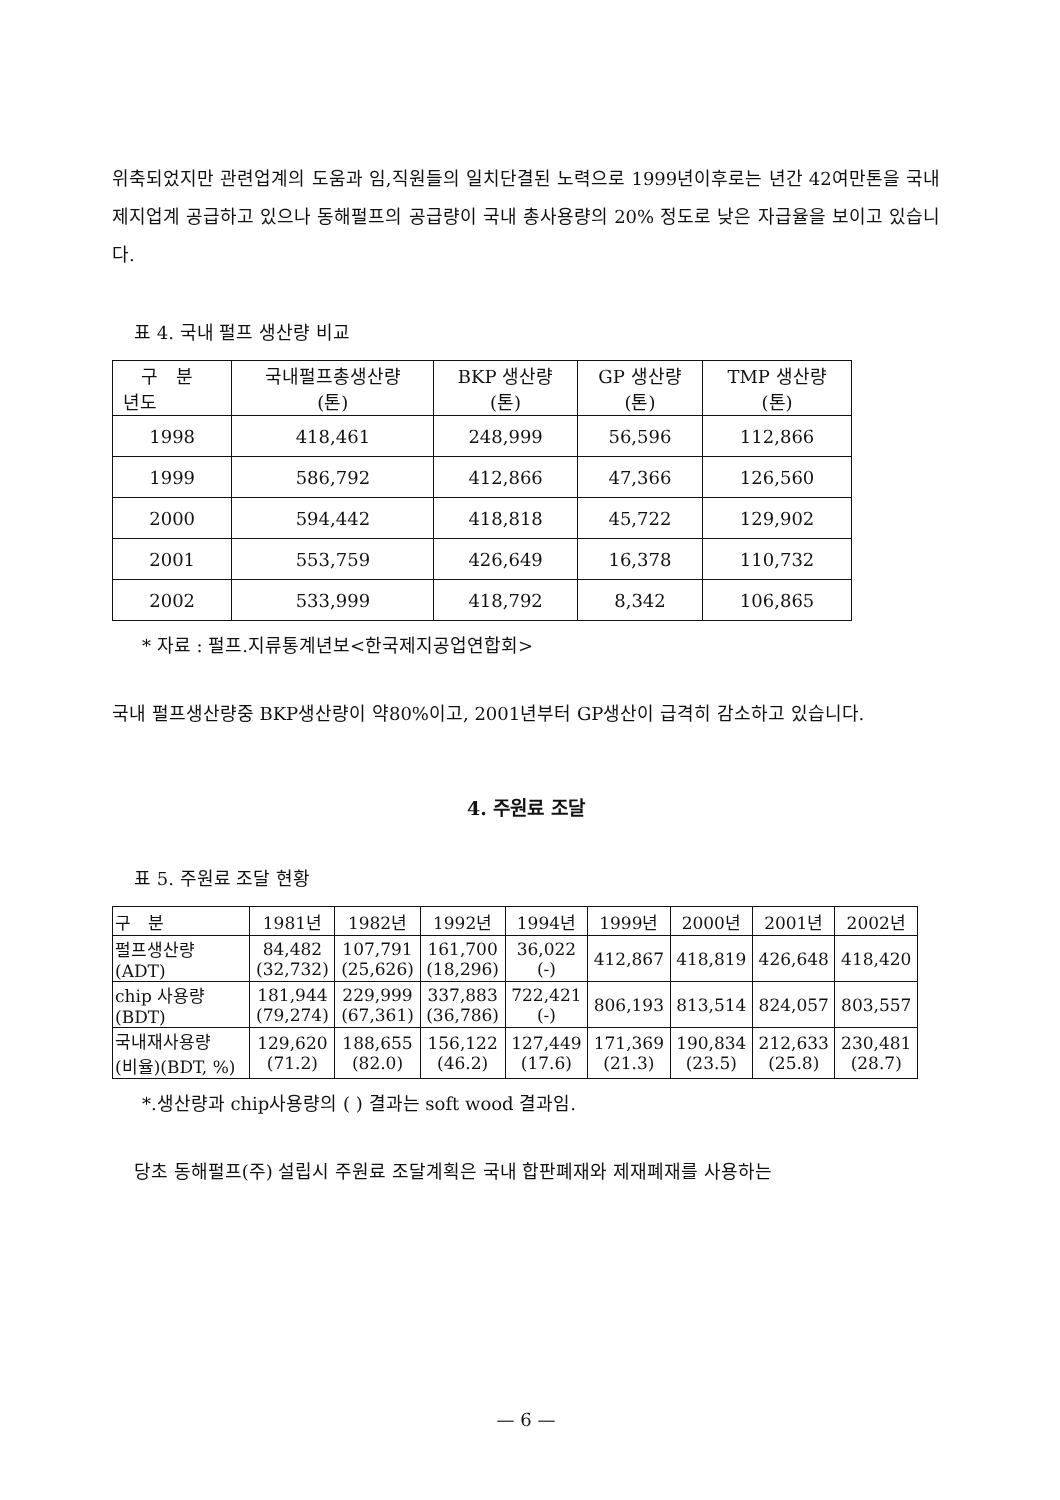위축되었지만 관련업계의 도움과 임,직원들의 일치단결된 노력으로 1999년이후로는 년간 42여만톤을 국내 제지업계 공급하고 있으나 동해펄프의 공급량이 국내 총사용량의 20% 정도로 낮은 자급율을 보이고 있습니다.
표 4. 국내 펄프 생산량 비교
| 구 분 년도 | 국내펄프총생산량 (톤) | BKP 생산량 (톤) | GP 생산량 (톤) | TMP 생산량 (톤) |
| --- | --- | --- | --- | --- |
| 1998 | 418,461 | 248,999 | 56,596 | 112,866 |
| 1999 | 586,792 | 412,866 | 47,366 | 126,560 |
| 2000 | 594,442 | 418,818 | 45,722 | 129,902 |
| 2001 | 553,759 | 426,649 | 16,378 | 110,732 |
| 2002 | 533,999 | 418,792 | 8,342 | 106,865 |
* 자료 : 펄프.지류통계년보<한국제지공업연합회>
국내 펄프생산량중 BKP생산량이 약80%이고, 2001년부터 GP생산이 급격히 감소하고 있습니다.
4. 주원료 조달
표 5. 주원료 조달 현황
| 구 분 | 1981년 | 1982년 | 1992년 | 1994년 | 1999년 | 2000년 | 2001년 | 2002년 |
| 펄프생산량 (ADT) | 84,482 (32,732) | 107,791 (25,626) | 161,700 (18,296) | 36,022 (-) | 412,867 | 418,819 | 426,648 | 418,420 |
| chip 사용량 (BDT) | 181,944 (79,274) | 229,999 (67,361) | 337,883 (36,786) | 722,421 (-) | 806,193 | 813,514 | 824,057 | 803,557 |
| 국내재사용량 (비율)(BDT, %) | 129,620 (71.2) | 188,655 (82.0) | 156,122 (46.2) | 127,449 (17.6) | 171,369 (21.3) | 190,834 (23.5) | 212,633 (25.8) | 230,481 (28.7) |
*.생산량과 chip사용량의 ( ) 결과는 soft wood 결과임.
당초 동해펄프(주) 설립시 주원료 조달계획은 국내 합판폐재와 제재폐재를 사용하는
— 6 —